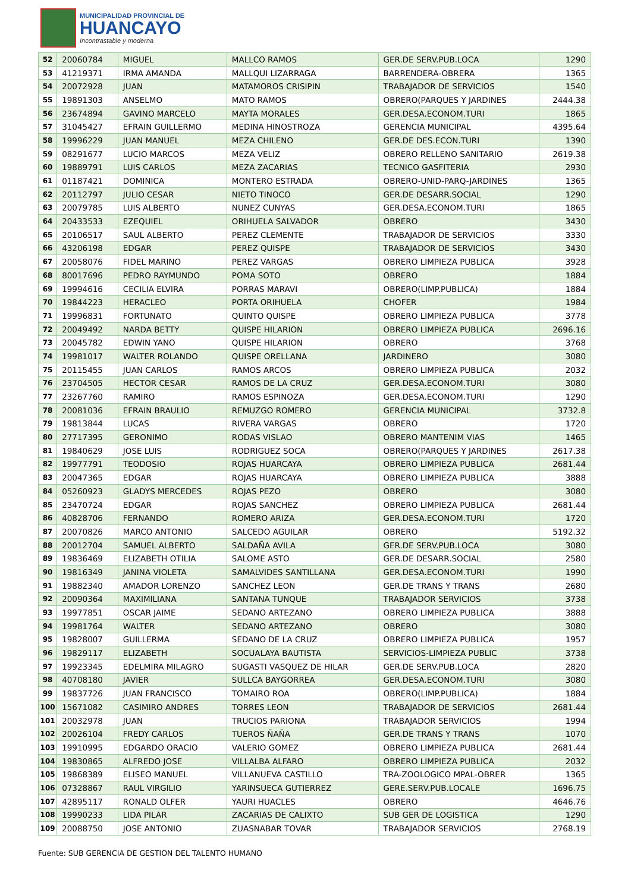MUNICIPALIDAD PROVINCIAL DE
HUANCAYO
Incontrastable y moderna
| 52 | 20060784 | MIGUEL | MALLCO RAMOS | GER.DE SERV.PUB.LOCA | 1290 |
| 53 | 41219371 | IRMA AMANDA | MALLQUI LIZARRAGA | BARRENDERA-OBRERA | 1365 |
| 54 | 20072928 | JUAN | MATAMOROS CRISIPIN | TRABAJADOR DE SERVICIOS | 1540 |
| 55 | 19891303 | ANSELMO | MATO RAMOS | OBRERO(PARQUES Y JARDINES | 2444.38 |
| 56 | 23674894 | GAVINO MARCELO | MAYTA MORALES | GER.DESA.ECONOM.TURI | 1865 |
| 57 | 31045427 | EFRAIN GUILLERMO | MEDINA HINOSTROZA | GERENCIA MUNICIPAL | 4395.64 |
| 58 | 19996229 | JUAN MANUEL | MEZA CHILENO | GER.DE DES.ECON.TURI | 1390 |
| 59 | 08291677 | LUCIO MARCOS | MEZA VELIZ | OBRERO RELLENO SANITARIO | 2619.38 |
| 60 | 19889791 | LUIS CARLOS | MEZA ZACARIAS | TECNICO GASFITERIA | 2930 |
| 61 | 01187421 | DOMINICA | MONTERO ESTRADA | OBRERO-UNID-PARQ-JARDINES | 1365 |
| 62 | 20112797 | JULIO CESAR | NIETO TINOCO | GER.DE DESARR.SOCIAL | 1290 |
| 63 | 20079785 | LUIS ALBERTO | NUNEZ CUNYAS | GER.DESA.ECONOM.TURI | 1865 |
| 64 | 20433533 | EZEQUIEL | ORIHUELA SALVADOR | OBRERO | 3430 |
| 65 | 20106517 | SAUL ALBERTO | PEREZ CLEMENTE | TRABAJADOR DE SERVICIOS | 3330 |
| 66 | 43206198 | EDGAR | PEREZ QUISPE | TRABAJADOR DE SERVICIOS | 3430 |
| 67 | 20058076 | FIDEL MARINO | PEREZ VARGAS | OBRERO LIMPIEZA PUBLICA | 3928 |
| 68 | 80017696 | PEDRO RAYMUNDO | POMA SOTO | OBRERO | 1884 |
| 69 | 19994616 | CECILIA ELVIRA | PORRAS MARAVI | OBRERO(LIMP.PUBLICA) | 1884 |
| 70 | 19844223 | HERACLEO | PORTA ORIHUELA | CHOFER | 1984 |
| 71 | 19996831 | FORTUNATO | QUINTO QUISPE | OBRERO LIMPIEZA PUBLICA | 3778 |
| 72 | 20049492 | NARDA BETTY | QUISPE HILARION | OBRERO LIMPIEZA PUBLICA | 2696.16 |
| 73 | 20045782 | EDWIN YANO | QUISPE HILARION | OBRERO | 3768 |
| 74 | 19981017 | WALTER ROLANDO | QUISPE ORELLANA | JARDINERO | 3080 |
| 75 | 20115455 | JUAN CARLOS | RAMOS ARCOS | OBRERO LIMPIEZA PUBLICA | 2032 |
| 76 | 23704505 | HECTOR CESAR | RAMOS DE LA CRUZ | GER.DESA.ECONOM.TURI | 3080 |
| 77 | 23267760 | RAMIRO | RAMOS ESPINOZA | GER.DESA.ECONOM.TURI | 1290 |
| 78 | 20081036 | EFRAIN BRAULIO | REMUZGO ROMERO | GERENCIA MUNICIPAL | 3732.8 |
| 79 | 19813844 | LUCAS | RIVERA VARGAS | OBRERO | 1720 |
| 80 | 27717395 | GERONIMO | RODAS VISLAO | OBRERO MANTENIM VIAS | 1465 |
| 81 | 19840629 | JOSE LUIS | RODRIGUEZ SOCA | OBRERO(PARQUES Y JARDINES | 2617.38 |
| 82 | 19977791 | TEODOSIO | ROJAS HUARCAYA | OBRERO LIMPIEZA PUBLICA | 2681.44 |
| 83 | 20047365 | EDGAR | ROJAS HUARCAYA | OBRERO LIMPIEZA PUBLICA | 3888 |
| 84 | 05260923 | GLADYS MERCEDES | ROJAS PEZO | OBRERO | 3080 |
| 85 | 23470724 | EDGAR | ROJAS SANCHEZ | OBRERO LIMPIEZA PUBLICA | 2681.44 |
| 86 | 40828706 | FERNANDO | ROMERO ARIZA | GER.DESA.ECONOM.TURI | 1720 |
| 87 | 20070826 | MARCO ANTONIO | SALCEDO AGUILAR | OBRERO | 5192.32 |
| 88 | 20012704 | SAMUEL ALBERTO | SALDAÑA AVILA | GER.DE SERV.PUB.LOCA | 3080 |
| 89 | 19836469 | ELIZABETH OTILIA | SALOME ASTO | GER.DE DESARR.SOCIAL | 2580 |
| 90 | 19816349 | JANINA VIOLETA | SAMALVIDES SANTILLANA | GER.DESA.ECONOM.TURI | 1990 |
| 91 | 19882340 | AMADOR LORENZO | SANCHEZ LEON | GER.DE TRANS Y TRANS | 2680 |
| 92 | 20090364 | MAXIMILIANA | SANTANA TUNQUE | TRABAJADOR SERVICIOS | 3738 |
| 93 | 19977851 | OSCAR JAIME | SEDANO ARTEZANO | OBRERO LIMPIEZA PUBLICA | 3888 |
| 94 | 19981764 | WALTER | SEDANO ARTEZANO | OBRERO | 3080 |
| 95 | 19828007 | GUILLERMA | SEDANO DE LA CRUZ | OBRERO LIMPIEZA PUBLICA | 1957 |
| 96 | 19829117 | ELIZABETH | SOCUALAYA BAUTISTA | SERVICIOS-LIMPIEZA PUBLIC | 3738 |
| 97 | 19923345 | EDELMIRA MILAGRO | SUGASTI VASQUEZ DE HILAR | GER.DE SERV.PUB.LOCA | 2820 |
| 98 | 40708180 | JAVIER | SULLCA BAYGORREA | GER.DESA.ECONOM.TURI | 3080 |
| 99 | 19837726 | JUAN FRANCISCO | TOMAIRO ROA | OBRERO(LIMP.PUBLICA) | 1884 |
| 100 | 15671082 | CASIMIRO ANDRES | TORRES LEON | TRABAJADOR DE SERVICIOS | 2681.44 |
| 101 | 20032978 | JUAN | TRUCIOS PARIONA | TRABAJADOR SERVICIOS | 1994 |
| 102 | 20026104 | FREDY CARLOS | TUEROS ÑAÑA | GER.DE TRANS Y TRANS | 1070 |
| 103 | 19910995 | EDGARDO ORACIO | VALERIO GOMEZ | OBRERO LIMPIEZA PUBLICA | 2681.44 |
| 104 | 19830865 | ALFREDO JOSE | VILLALBA ALFARO | OBRERO LIMPIEZA PUBLICA | 2032 |
| 105 | 19868389 | ELISEO MANUEL | VILLANUEVA CASTILLO | TRA-ZOOLOGICO MPAL-OBRER | 1365 |
| 106 | 07328867 | RAUL VIRGILIO | YARINSUECA GUTIERREZ | GERE.SERV.PUB.LOCALE | 1696.75 |
| 107 | 42895117 | RONALD OLFER | YAURI HUACLES | OBRERO | 4646.76 |
| 108 | 19990233 | LIDA PILAR | ZACARIAS DE CALIXTO | SUB GER DE LOGISTICA | 1290 |
| 109 | 20088750 | JOSE ANTONIO | ZUASNABAR TOVAR | TRABAJADOR SERVICIOS | 2768.19 |
Fuente: SUB GERENCIA DE GESTION DEL TALENTO HUMANO